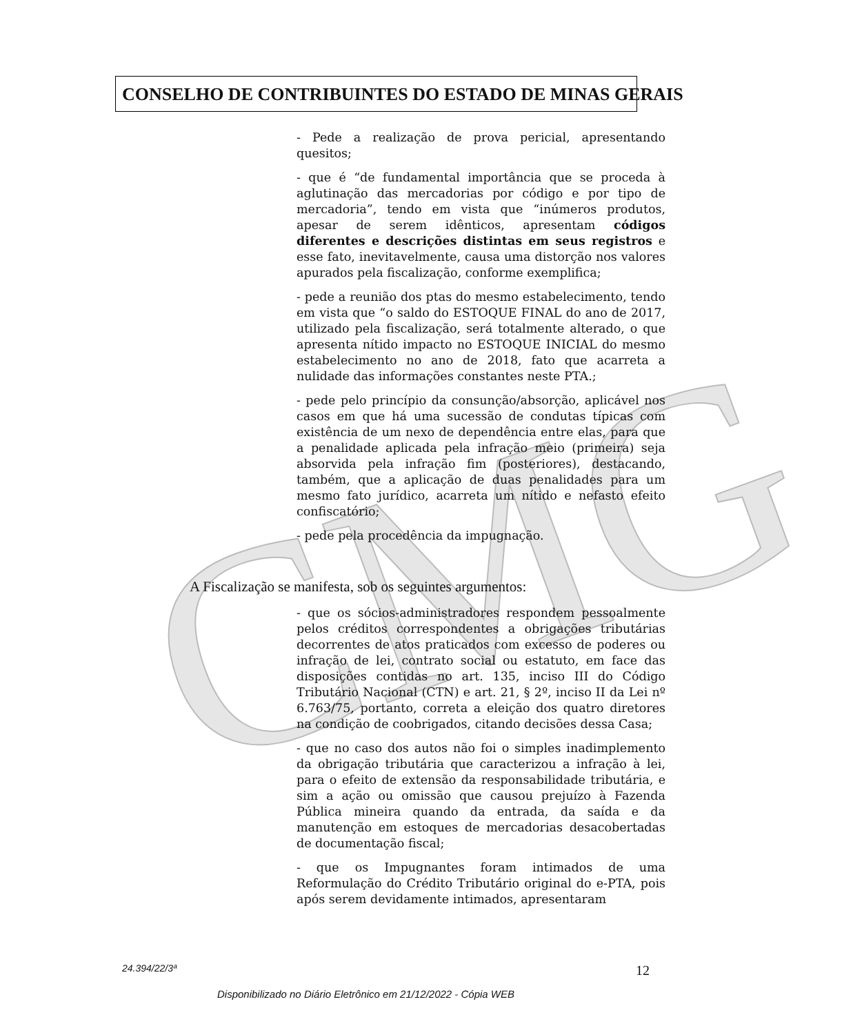CMG
CONSELHO DE CONTRIBUINTES DO ESTADO DE MINAS GERAIS
- Pede a realização de prova pericial, apresentando quesitos;
- que é “de fundamental importância que se proceda à aglutinação das mercadorias por código e por tipo de mercadoria”, tendo em vista que “inúmeros produtos, apesar de serem idênticos, apresentam códigos diferentes e descrições distintas em seus registros e esse fato, inevitavelmente, causa uma distorção nos valores apurados pela fiscalização, conforme exemplifica;
- pede a reunião dos ptas do mesmo estabelecimento, tendo em vista que “o saldo do ESTOQUE FINAL do ano de 2017, utilizado pela fiscalização, será totalmente alterado, o que apresenta nítido impacto no ESTOQUE INICIAL do mesmo estabelecimento no ano de 2018, fato que acarreta a nulidade das informações constantes neste PTA.;
- pede pelo princípio da consunção/absorção, aplicável nos casos em que há uma sucessão de condutas típicas com existência de um nexo de dependência entre elas, para que a penalidade aplicada pela infração meio (primeira) seja absorvida pela infração fim (posteriores), destacando, também, que a aplicação de duas penalidades para um mesmo fato jurídico, acarreta um nítido e nefasto efeito confiscatório;
- pede pela procedência da impugnação.
A Fiscalização se manifesta, sob os seguintes argumentos:
- que os sócios-administradores respondem pessoalmente pelos créditos correspondentes a obrigações tributárias decorrentes de atos praticados com excesso de poderes ou infração de lei, contrato social ou estatuto, em face das disposições contidas no art. 135, inciso III do Código Tributário Nacional (CTN) e art. 21, § 2º, inciso II da Lei nº 6.763/75, portanto, correta a eleição dos quatro diretores na condição de coobrigados, citando decisões dessa Casa;
- que no caso dos autos não foi o simples inadimplemento da obrigação tributária que caracterizou a infração à lei, para o efeito de extensão da responsabilidade tributária, e sim a ação ou omissão que causou prejuízo à Fazenda Pública mineira quando da entrada, da saída e da manutenção em estoques de mercadorias desacobertadas de documentação fiscal;
- que os Impugnantes foram intimados de uma Reformulação do Crédito Tributário original do e-PTA, pois após serem devidamente intimados, apresentaram
24.394/22/3ª 12
Disponibilizado no Diário Eletrônico em 21/12/2022 - Cópia WEB